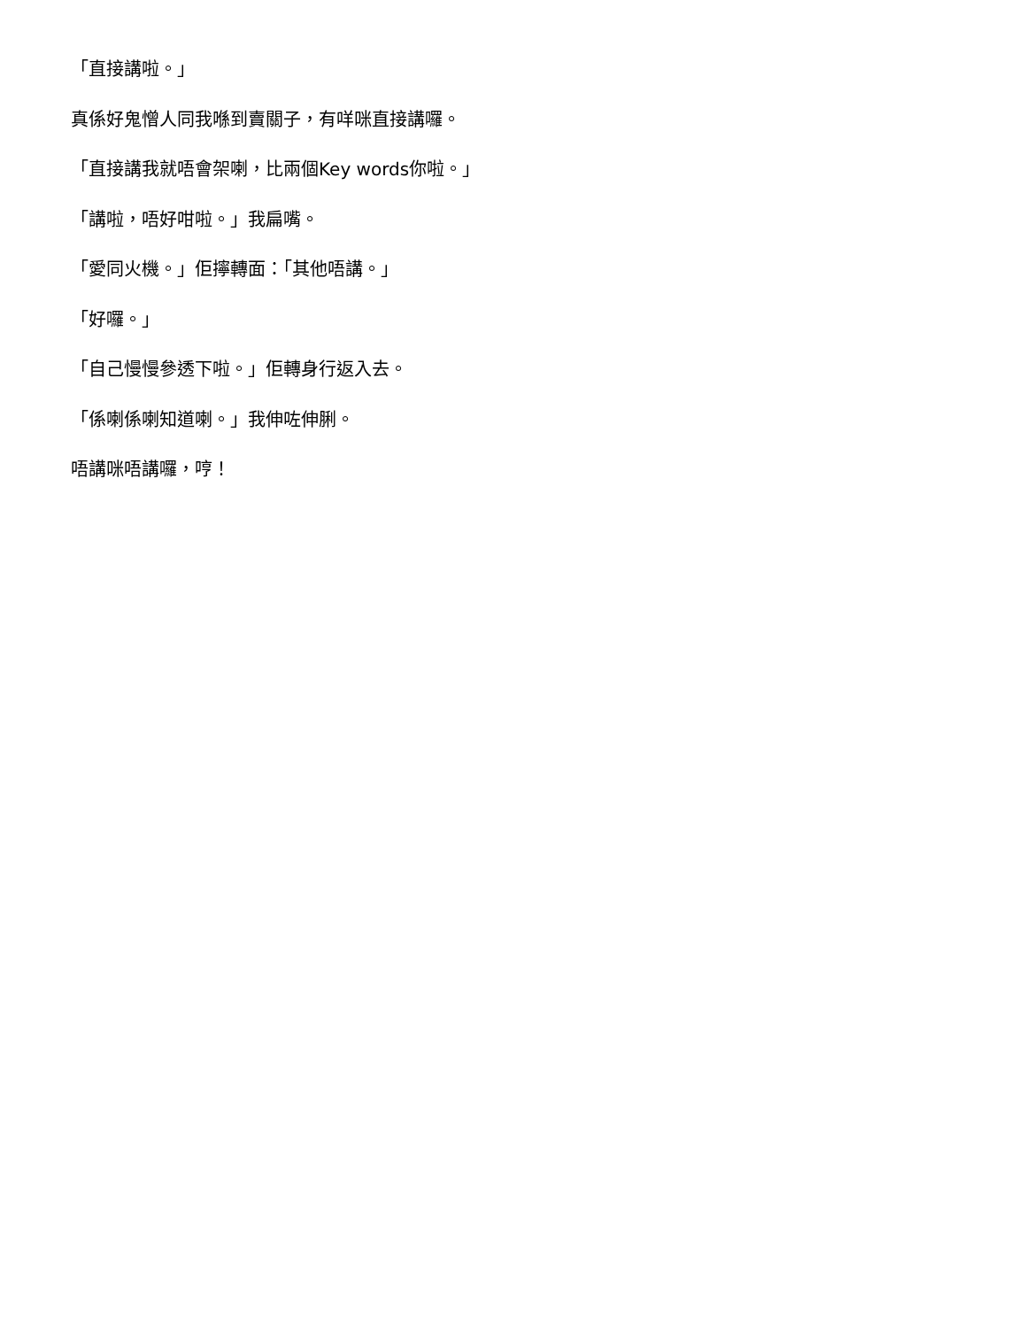「直接講啦。」
真係好鬼憎人同我喺到賣關子，有咩咪直接講囉。
「直接講我就唔會架喇，比兩個Key words你啦。」
「講啦，唔好咁啦。」我扁嘴。
「愛同火機。」佢擰轉面：「其他唔講。」
「好囉。」
「自己慢慢參透下啦。」佢轉身行返入去。
「係喇係喇知道喇。」我伸咗伸脷。
唔講咪唔講囉，哼！